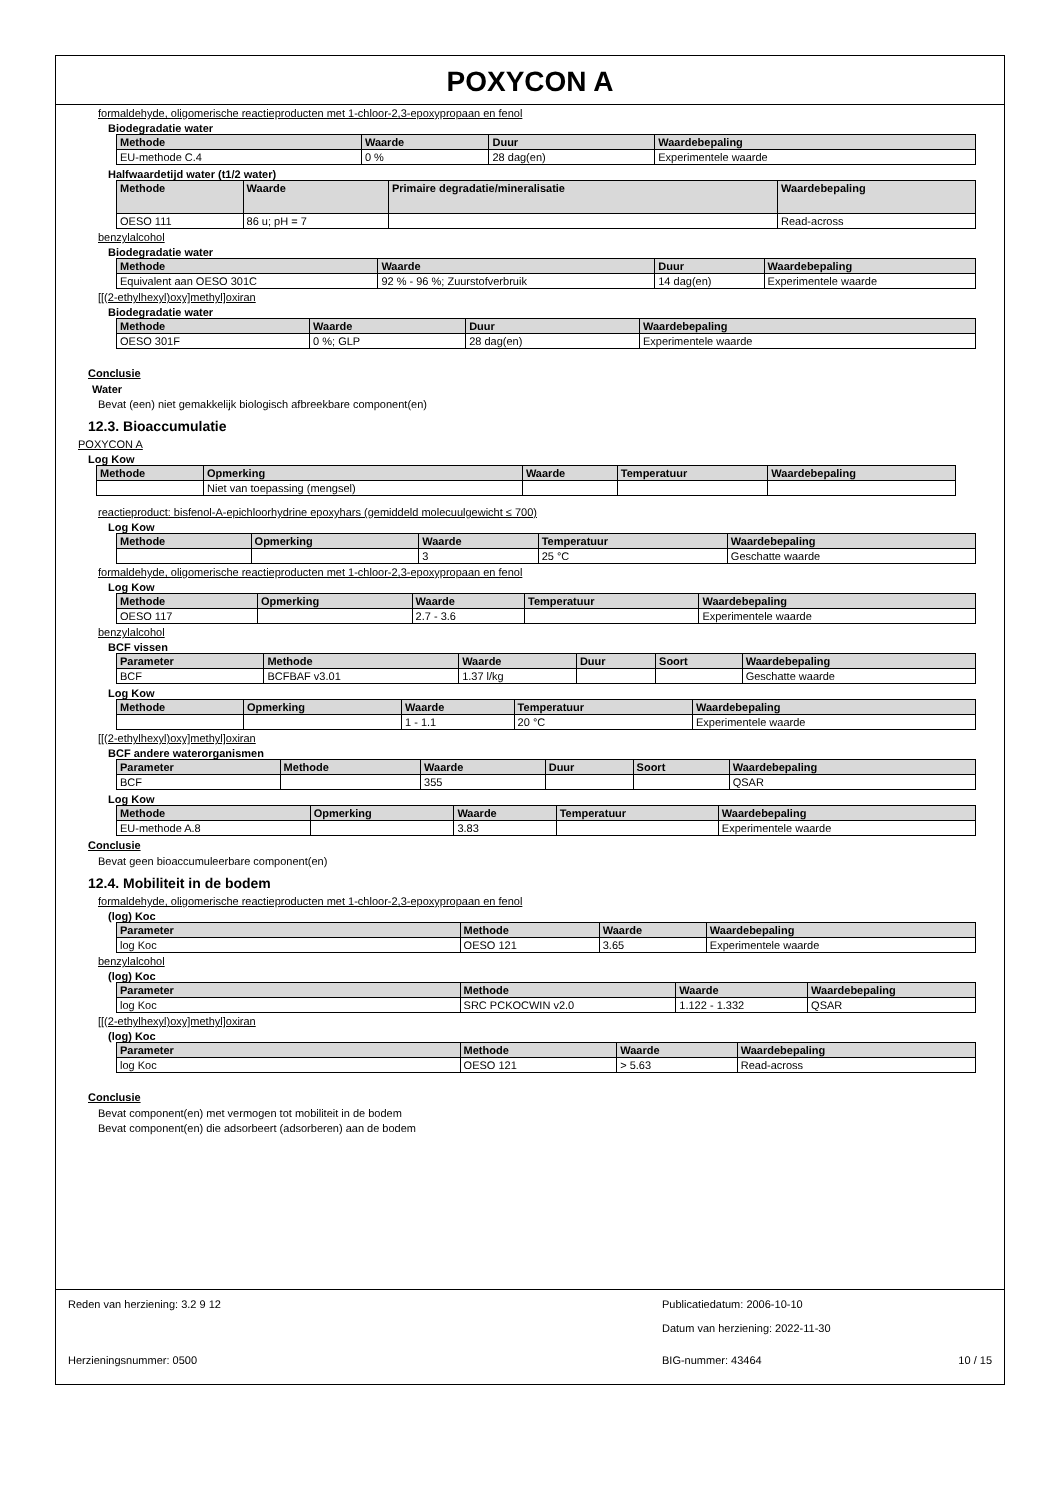POXYCON A
formaldehyde, oligomerische reactieproducten met 1-chloor-2,3-epoxypropaan en fenol
Biodegradatie water
| Methode | Waarde | Duur | Waardebepaling |
| --- | --- | --- | --- |
| EU-methode C.4 | 0 % | 28 dag(en) | Experimentele waarde |
Halfwaardetijd water (t1/2 water)
| Methode | Waarde | Primaire degradatie/mineralisatie | Waardebepaling |
| --- | --- | --- | --- |
| OESO 111 | 86 u; pH = 7 | | Read-across |
benzylalcohol
Biodegradatie water
| Methode | Waarde | Duur | Waardebepaling |
| --- | --- | --- | --- |
| Equivalent aan OESO 301C | 92 % - 96 %; Zuurstofverbruik | 14 dag(en) | Experimentele waarde |
[[(2-ethylhexyl)oxy]methyl]oxiran
Biodegradatie water
| Methode | Waarde | Duur | Waardebepaling |
| --- | --- | --- | --- |
| OESO 301F | 0 %; GLP | 28 dag(en) | Experimentele waarde |
Conclusie
Water
Bevat (een) niet gemakkelijk biologisch afbreekbare component(en)
12.3. Bioaccumulatie
POXYCON A
Log Kow
| Methode | Opmerking | Waarde | Temperatuur | Waardebepaling |
| --- | --- | --- | --- | --- |
| | Niet van toepassing (mengsel) | | | |
reactieproduct: bisfenol-A-epichloorhydrine epoxyhars (gemiddeld molecuulgewicht ≤ 700)
Log Kow
| Methode | Opmerking | Waarde | Temperatuur | Waardebepaling |
| --- | --- | --- | --- | --- |
| | | 3 | 25 °C | Geschatte waarde |
formaldehyde, oligomerische reactieproducten met 1-chloor-2,3-epoxypropaan en fenol
Log Kow
| Methode | Opmerking | Waarde | Temperatuur | Waardebepaling |
| --- | --- | --- | --- | --- |
| OESO 117 | | 2.7 - 3.6 | | Experimentele waarde |
benzylalcohol
BCF vissen
| Parameter | Methode | Waarde | Duur | Soort | Waardebepaling |
| --- | --- | --- | --- | --- | --- |
| BCF | BCFBAF v3.01 | 1.37 l/kg | | | Geschatte waarde |
Log Kow
| Methode | Opmerking | Waarde | Temperatuur | Waardebepaling |
| --- | --- | --- | --- | --- |
| | | 1 - 1.1 | 20 °C | Experimentele waarde |
[[(2-ethylhexyl)oxy]methyl]oxiran
BCF andere waterorganismen
| Parameter | Methode | Waarde | Duur | Soort | Waardebepaling |
| --- | --- | --- | --- | --- | --- |
| BCF | | 355 | | | QSAR |
Log Kow
| Methode | Opmerking | Waarde | Temperatuur | Waardebepaling |
| --- | --- | --- | --- | --- |
| EU-methode A.8 | | 3.83 | | Experimentele waarde |
Conclusie
Bevat geen bioaccumuleerbare component(en)
12.4. Mobiliteit in de bodem
formaldehyde, oligomerische reactieproducten met 1-chloor-2,3-epoxypropaan en fenol
(log) Koc
| Parameter | Methode | Waarde | Waardebepaling |
| --- | --- | --- | --- |
| log Koc | OESO 121 | 3.65 | Experimentele waarde |
benzylalcohol
(log) Koc
| Parameter | Methode | Waarde | Waardebepaling |
| --- | --- | --- | --- |
| log Koc | SRC PCKOCWIN v2.0 | 1.122 - 1.332 | QSAR |
[[(2-ethylhexyl)oxy]methyl]oxiran
(log) Koc
| Parameter | Methode | Waarde | Waardebepaling |
| --- | --- | --- | --- |
| log Koc | OESO 121 | > 5.63 | Read-across |
Conclusie
Bevat component(en) met vermogen tot mobiliteit in de bodem
Bevat component(en) die adsorbeert (adsorberen) aan de bodem
Reden van herziening: 3.2 9 12 Publicatiedatum: 2006-10-10
Datum van herziening: 2022-11-30
Herzieningsnummer: 0500 BIG-nummer: 43464 10 / 15